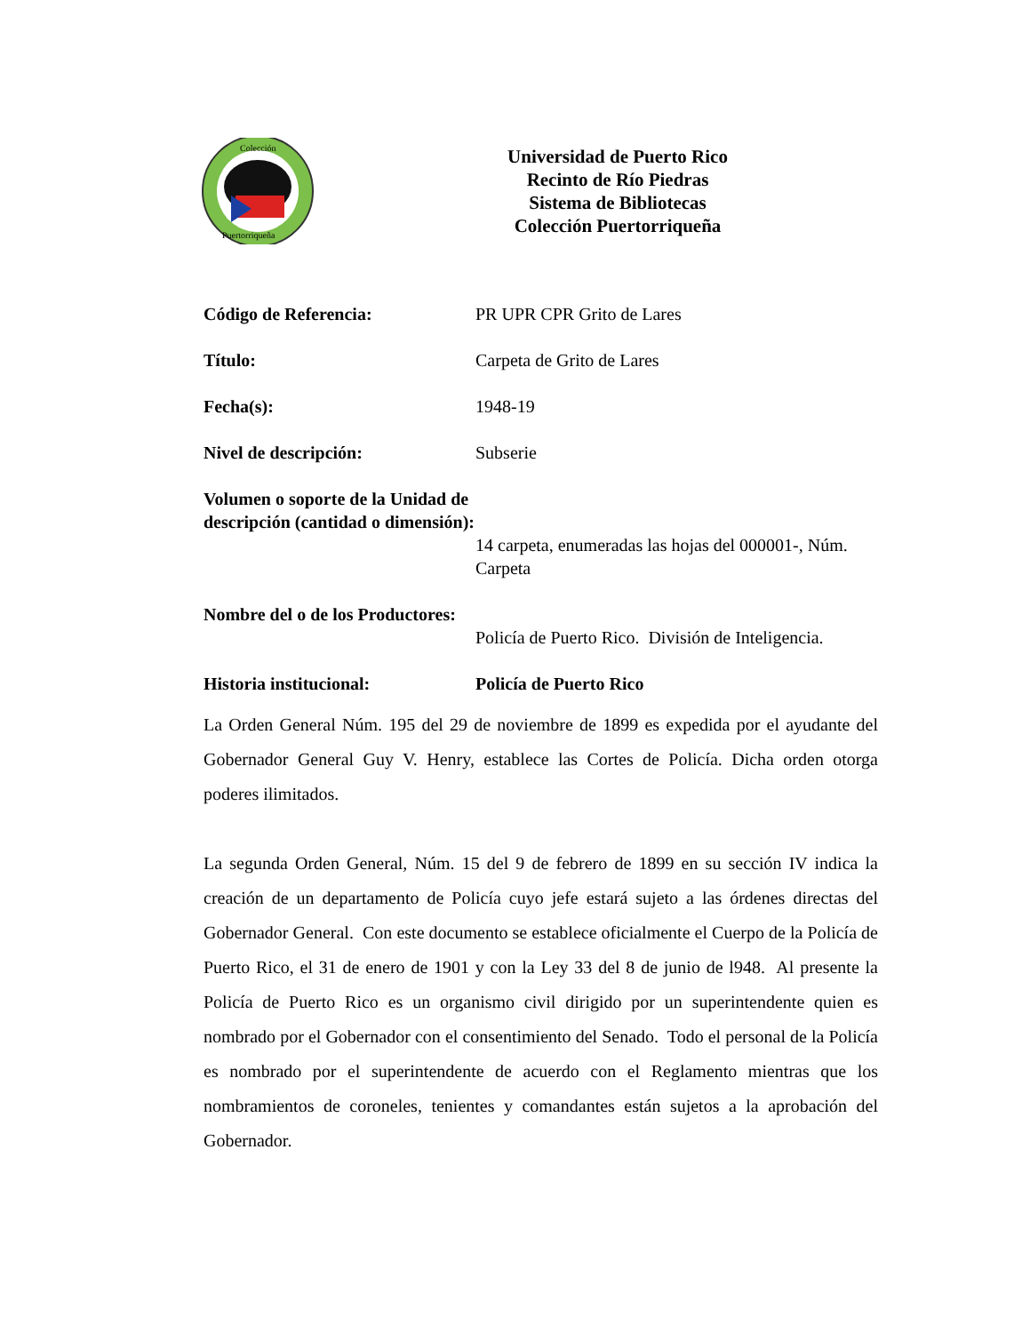Colección
Puertorriqueña
Universidad de Puerto Rico
Recinto de Río Piedras
Sistema de Bibliotecas
Colección Puertorriqueña
Código de Referencia: PR UPR CPR Grito de Lares
Título: Carpeta de Grito de Lares
Fecha(s): 1948-19
Nivel de descripción: Subserie
Volumen o soporte de la Unidad de descripción (cantidad o dimensión):
14 carpeta, enumeradas las hojas del 000001-, Núm. Carpeta
Nombre del o de los Productores:
Policía de Puerto Rico. División de Inteligencia.
Historia institucional: Policía de Puerto Rico
La Orden General Núm. 195 del 29 de noviembre de 1899 es expedida por el ayudante del Gobernador General Guy V. Henry, establece las Cortes de Policía. Dicha orden otorga poderes ilimitados.
La segunda Orden General, Núm. 15 del 9 de febrero de 1899 en su sección IV indica la creación de un departamento de Policía cuyo jefe estará sujeto a las órdenes directas del Gobernador General. Con este documento se establece oficialmente el Cuerpo de la Policía de Puerto Rico, el 31 de enero de 1901 y con la Ley 33 del 8 de junio de l948. Al presente la Policía de Puerto Rico es un organismo civil dirigido por un superintendente quien es nombrado por el Gobernador con el consentimiento del Senado. Todo el personal de la Policía es nombrado por el superintendente de acuerdo con el Reglamento mientras que los nombramientos de coroneles, tenientes y comandantes están sujetos a la aprobación del Gobernador.